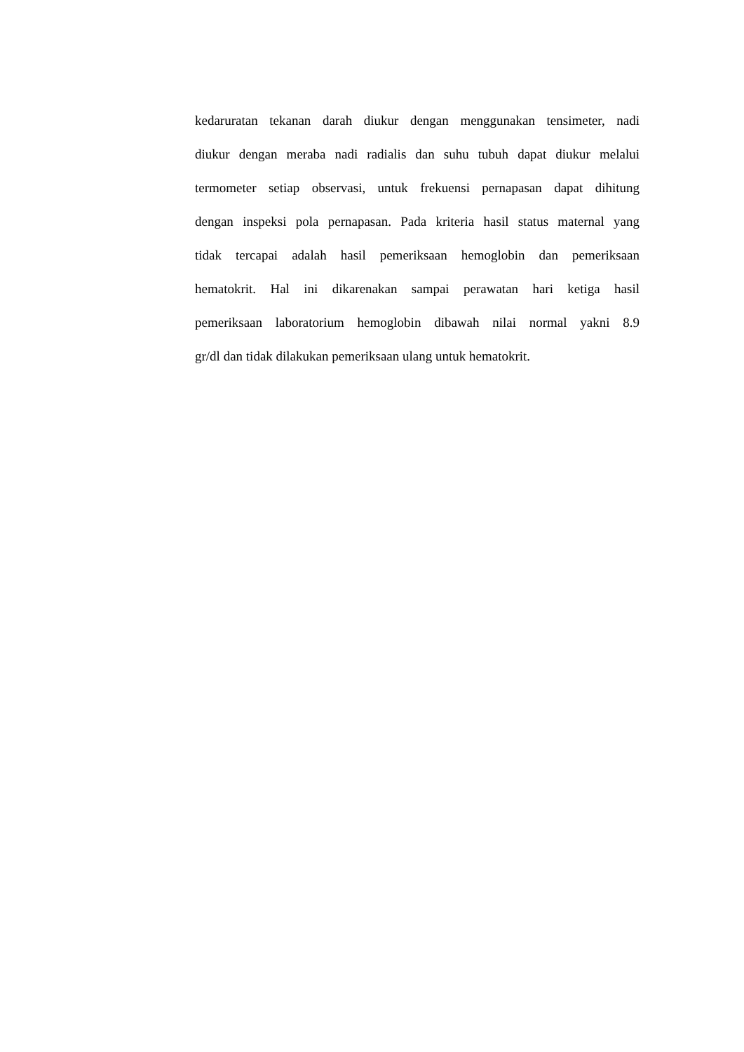kedaruratan tekanan darah diukur dengan menggunakan tensimeter, nadi
diukur dengan meraba nadi radialis dan suhu tubuh dapat diukur melalui
termometer setiap observasi, untuk frekuensi pernapasan dapat dihitung
dengan inspeksi pola pernapasan. Pada kriteria hasil status maternal yang
tidak tercapai adalah hasil pemeriksaan hemoglobin dan pemeriksaan
hematokrit. Hal ini dikarenakan sampai perawatan hari ketiga hasil
pemeriksaan laboratorium hemoglobin dibawah nilai normal yakni 8.9
gr/dl dan tidak dilakukan pemeriksaan ulang untuk hematokrit.